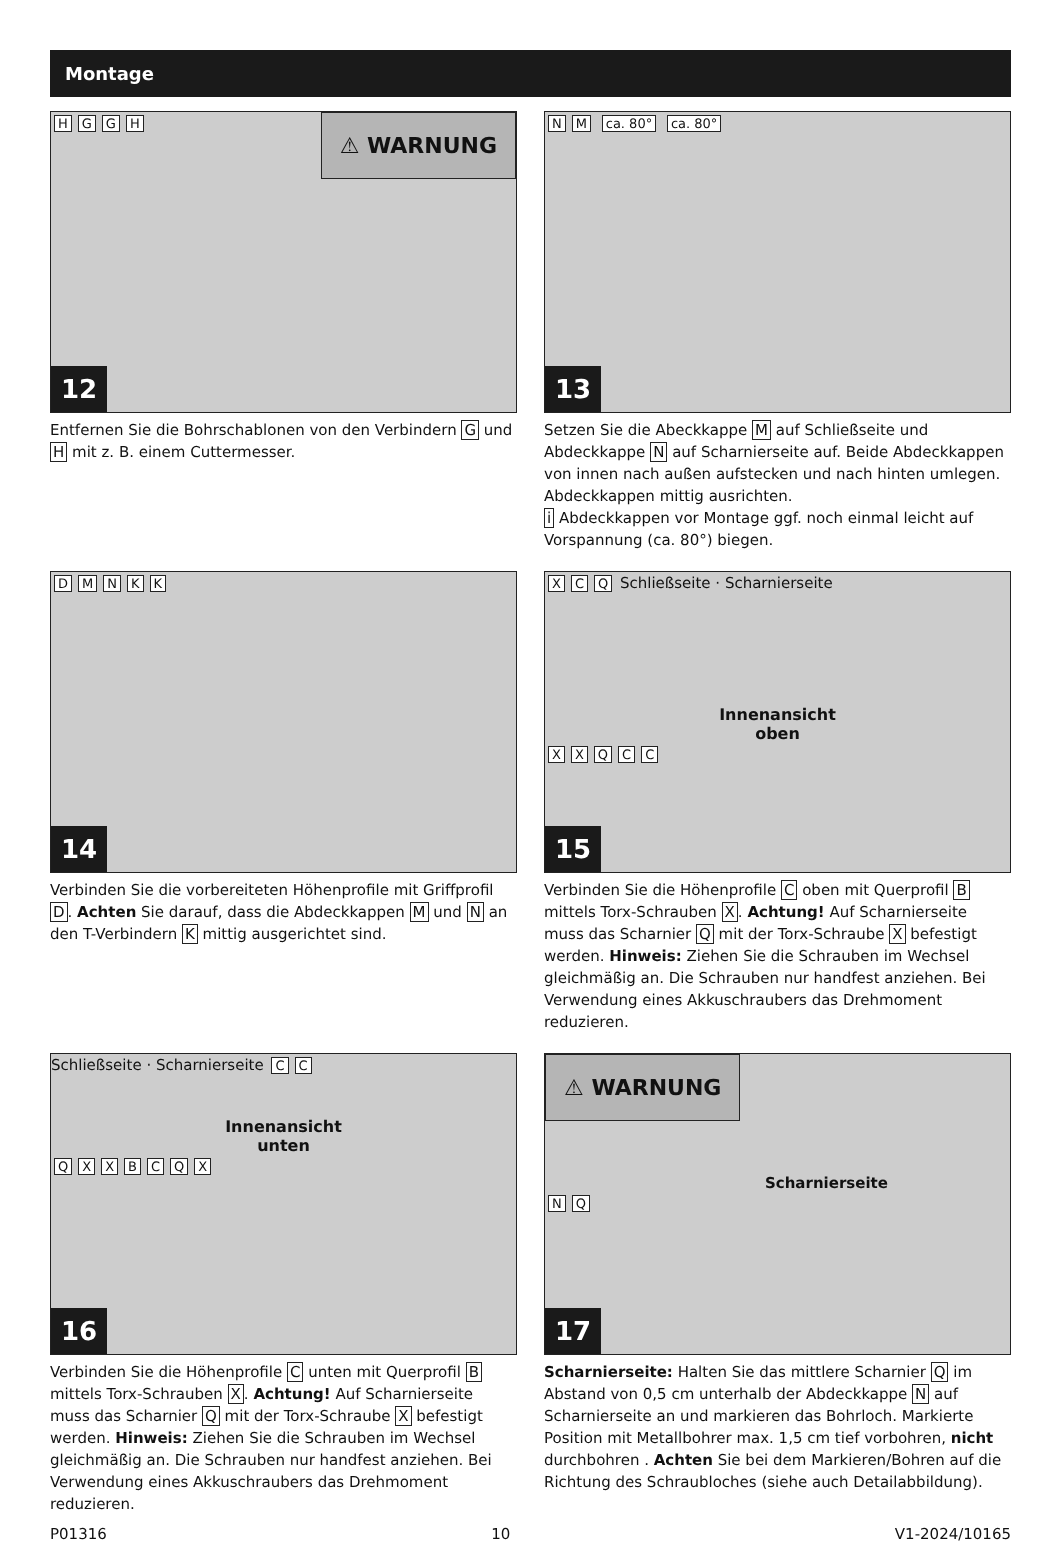Montage
⚠ WARNUNG
HGGH
12
Entfernen Sie die Bohrschablonen von den Verbindern G und H mit z. B. einem Cuttermesser.
NM ca. 80° ca. 80°
13
Setzen Sie die Abeckkappe M auf Schließseite und Abdeckkappe N auf Scharnierseite auf. Beide Abdeckkappen von innen nach außen aufstecken und nach hinten umlegen. Abdeckkappen mittig ausrichten.
i Abdeckkappen vor Montage ggf. noch einmal leicht auf Vorspannung (ca. 80°) biegen.
DMNKK
14
Verbinden Sie die vorbereiteten Höhenprofile mit Griffprofil D. Achten Sie darauf, dass die Abdeckkappen M und N an den T-Verbindern K mittig ausgerichtet sind.
XCQ Schließseite · Scharnierseite
Innenansicht
oben
XXQCC
15
Verbinden Sie die Höhenprofile C oben mit Querprofil B mittels Torx-Schrauben X. Achtung! Auf Scharnierseite muss das Scharnier Q mit der Torx-Schraube X befestigt werden. Hinweis: Ziehen Sie die Schrauben im Wechsel gleichmäßig an. Die Schrauben nur handfest anziehen. Bei Verwendung eines Akkuschraubers das Drehmoment reduzieren.
Schließseite · Scharnierseite CC
Innenansicht
unten
QXXBCQX
16
Verbinden Sie die Höhenprofile C unten mit Querprofil B mittels Torx-Schrauben X. Achtung! Auf Scharnierseite muss das Scharnier Q mit der Torx-Schraube X befestigt werden. Hinweis: Ziehen Sie die Schrauben im Wechsel gleichmäßig an. Die Schrauben nur handfest anziehen. Bei Verwendung eines Akkuschraubers das Drehmoment reduzieren.
⚠ WARNUNG
Scharnierseite
NQ
17
Scharnierseite: Halten Sie das mittlere Scharnier Q im Abstand von 0,5 cm unterhalb der Abdeckkappe N auf Scharnierseite an und markieren das Bohrloch. Markierte Position mit Metallbohrer max. 1,5 cm tief vorbohren, nicht durchbohren . Achten Sie bei dem Markieren/Bohren auf die Richtung des Schraubloches (siehe auch Detailabbildung).
P01316 10 V1-2024/10165